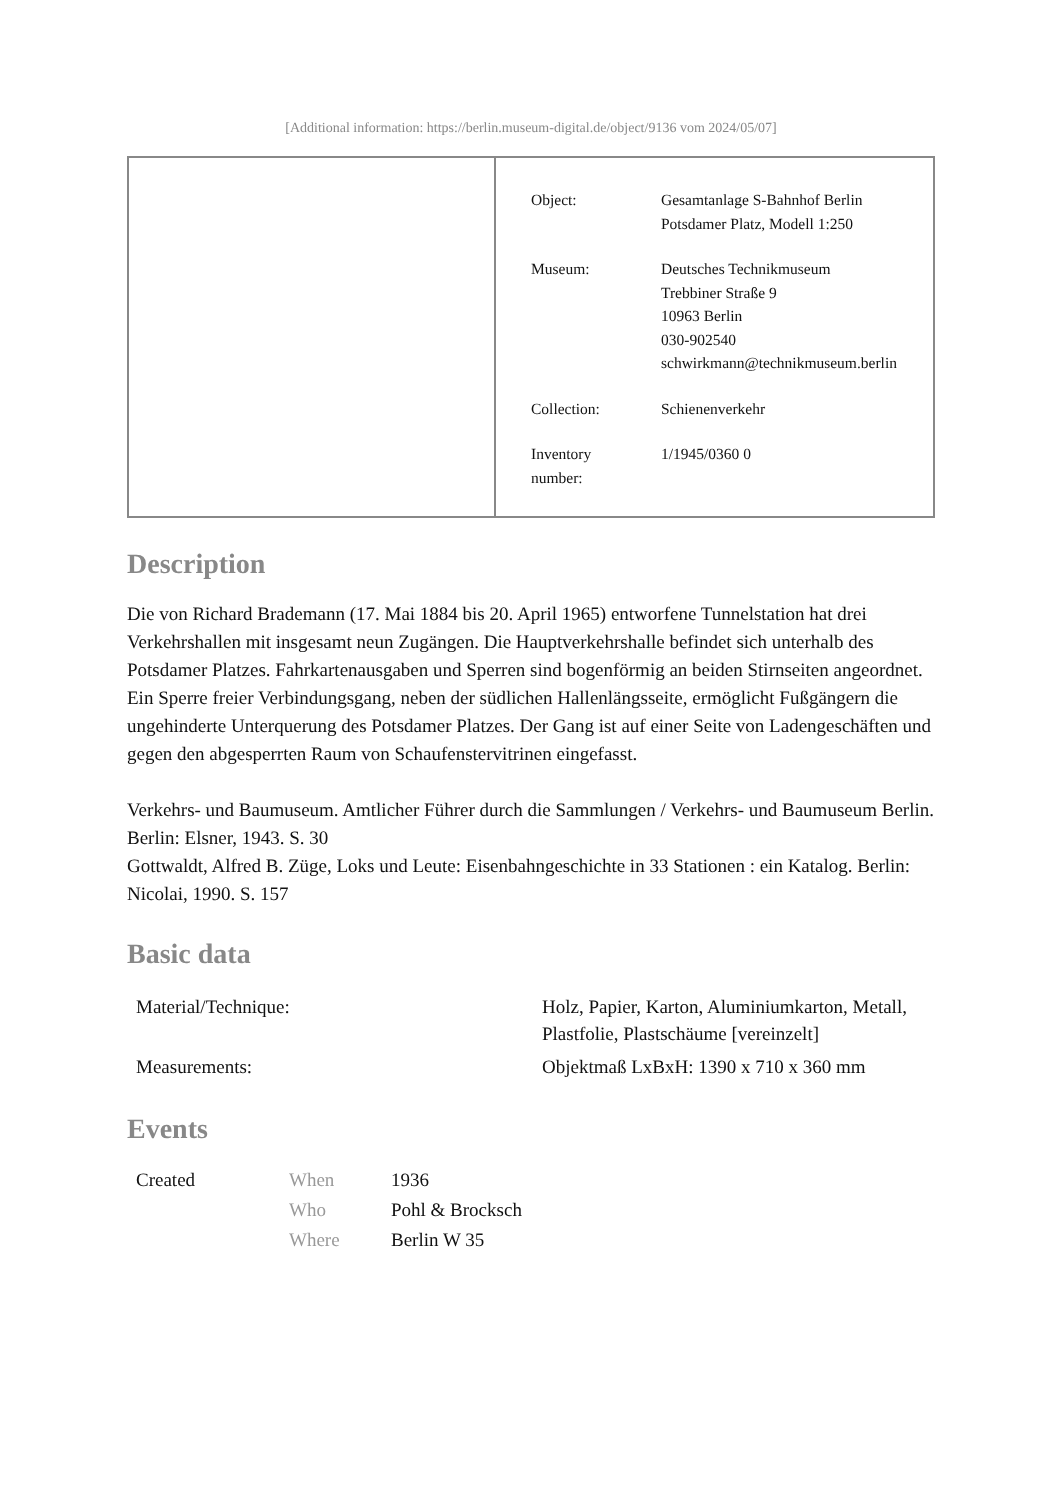[Additional information: https://berlin.museum-digital.de/object/9136 vom 2024/05/07]
| Object: | Gesamtanlage S-Bahnhof Berlin Potsdamer Platz, Modell 1:250 |
| Museum: | Deutsches Technikmuseum Trebbiner Straße 9 10963 Berlin 030-902540 schwirkmann@technikmuseum.berlin |
| Collection: | Schienenverkehr |
| Inventory number: | 1/1945/0360 0 |
Description
Die von Richard Brademann (17. Mai 1884 bis 20. April 1965) entworfene Tunnelstation hat drei Verkehrshallen mit insgesamt neun Zugängen. Die Hauptverkehrshalle befindet sich unterhalb des Potsdamer Platzes. Fahrkartenausgaben und Sperren sind bogenförmig an beiden Stirnseiten angeordnet.
Ein Sperre freier Verbindungsgang, neben der südlichen Hallenlängsseite, ermöglicht Fußgängern die ungehinderte Unterquerung des Potsdamer Platzes. Der Gang ist auf einer Seite von Ladengeschäften und gegen den abgesperrten Raum von Schaufenstervitrinen eingefasst.
Verkehrs- und Baumuseum. Amtlicher Führer durch die Sammlungen / Verkehrs- und Baumuseum Berlin. Berlin: Elsner, 1943. S. 30
Gottwaldt, Alfred B. Züge, Loks und Leute: Eisenbahngeschichte in 33 Stationen : ein Katalog. Berlin: Nicolai, 1990. S. 157
Basic data
| Material/Technique: | Holz, Papier, Karton, Aluminiumkarton, Metall, Plastfolie, Plastschäume [vereinzelt] |
| Measurements: | Objektmaß LxBxH: 1390 x 710 x 360 mm |
Events
| Created | When | 1936 |
| | Who | Pohl & Brocksch |
| | Where | Berlin W 35 |